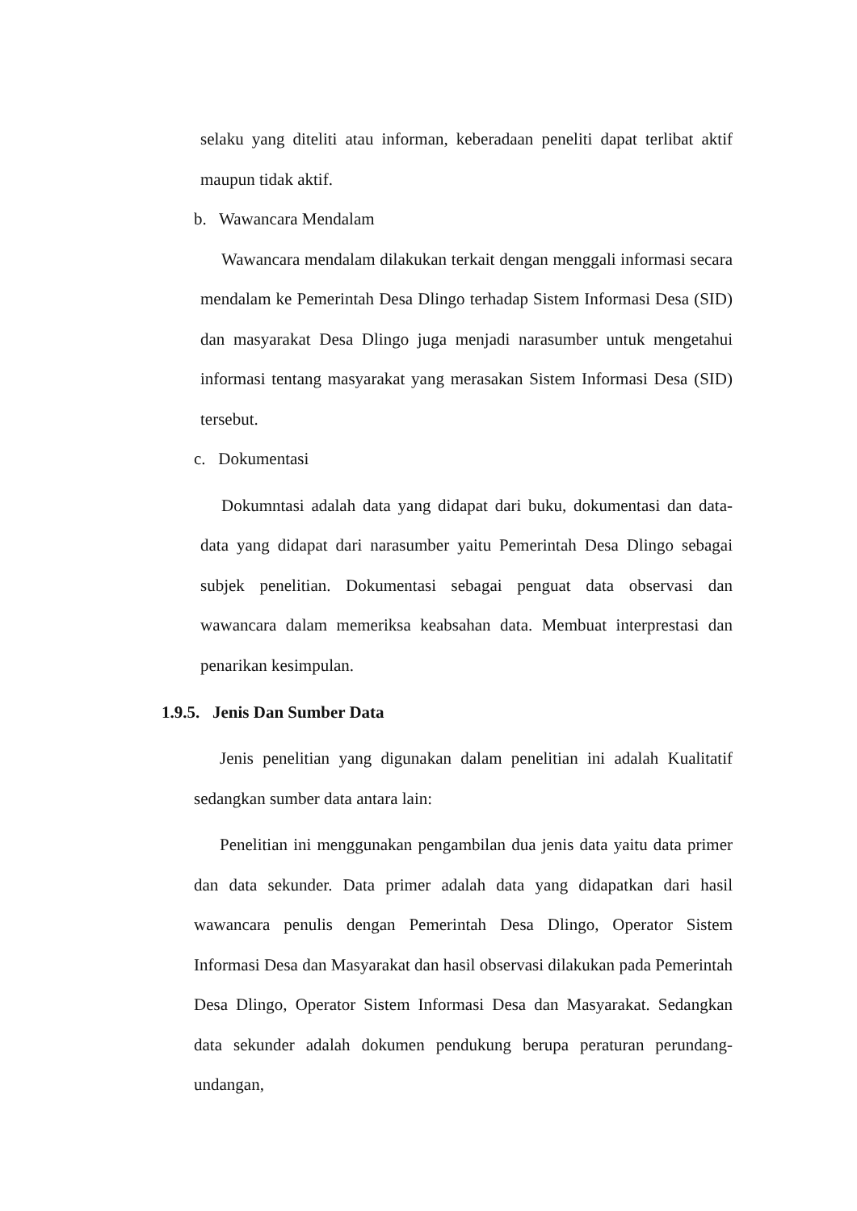selaku yang diteliti atau informan, keberadaan peneliti dapat terlibat aktif maupun tidak aktif.
b. Wawancara Mendalam
Wawancara mendalam dilakukan terkait dengan menggali informasi secara mendalam ke Pemerintah Desa Dlingo terhadap Sistem Informasi Desa (SID) dan masyarakat Desa Dlingo juga menjadi narasumber untuk mengetahui informasi tentang masyarakat yang merasakan Sistem Informasi Desa (SID) tersebut.
c. Dokumentasi
Dokumntasi adalah data yang didapat dari buku, dokumentasi dan data-data yang didapat dari narasumber yaitu Pemerintah Desa Dlingo sebagai subjek penelitian. Dokumentasi sebagai penguat data observasi dan wawancara dalam memeriksa keabsahan data. Membuat interprestasi dan penarikan kesimpulan.
1.9.5. Jenis Dan Sumber Data
Jenis penelitian yang digunakan dalam penelitian ini adalah Kualitatif sedangkan sumber data antara lain:
Penelitian ini menggunakan pengambilan dua jenis data yaitu data primer dan data sekunder. Data primer adalah data yang didapatkan dari hasil wawancara penulis dengan Pemerintah Desa Dlingo, Operator Sistem Informasi Desa dan Masyarakat dan hasil observasi dilakukan pada Pemerintah Desa Dlingo, Operator Sistem Informasi Desa dan Masyarakat. Sedangkan data sekunder adalah dokumen pendukung berupa peraturan perundang-undangan,